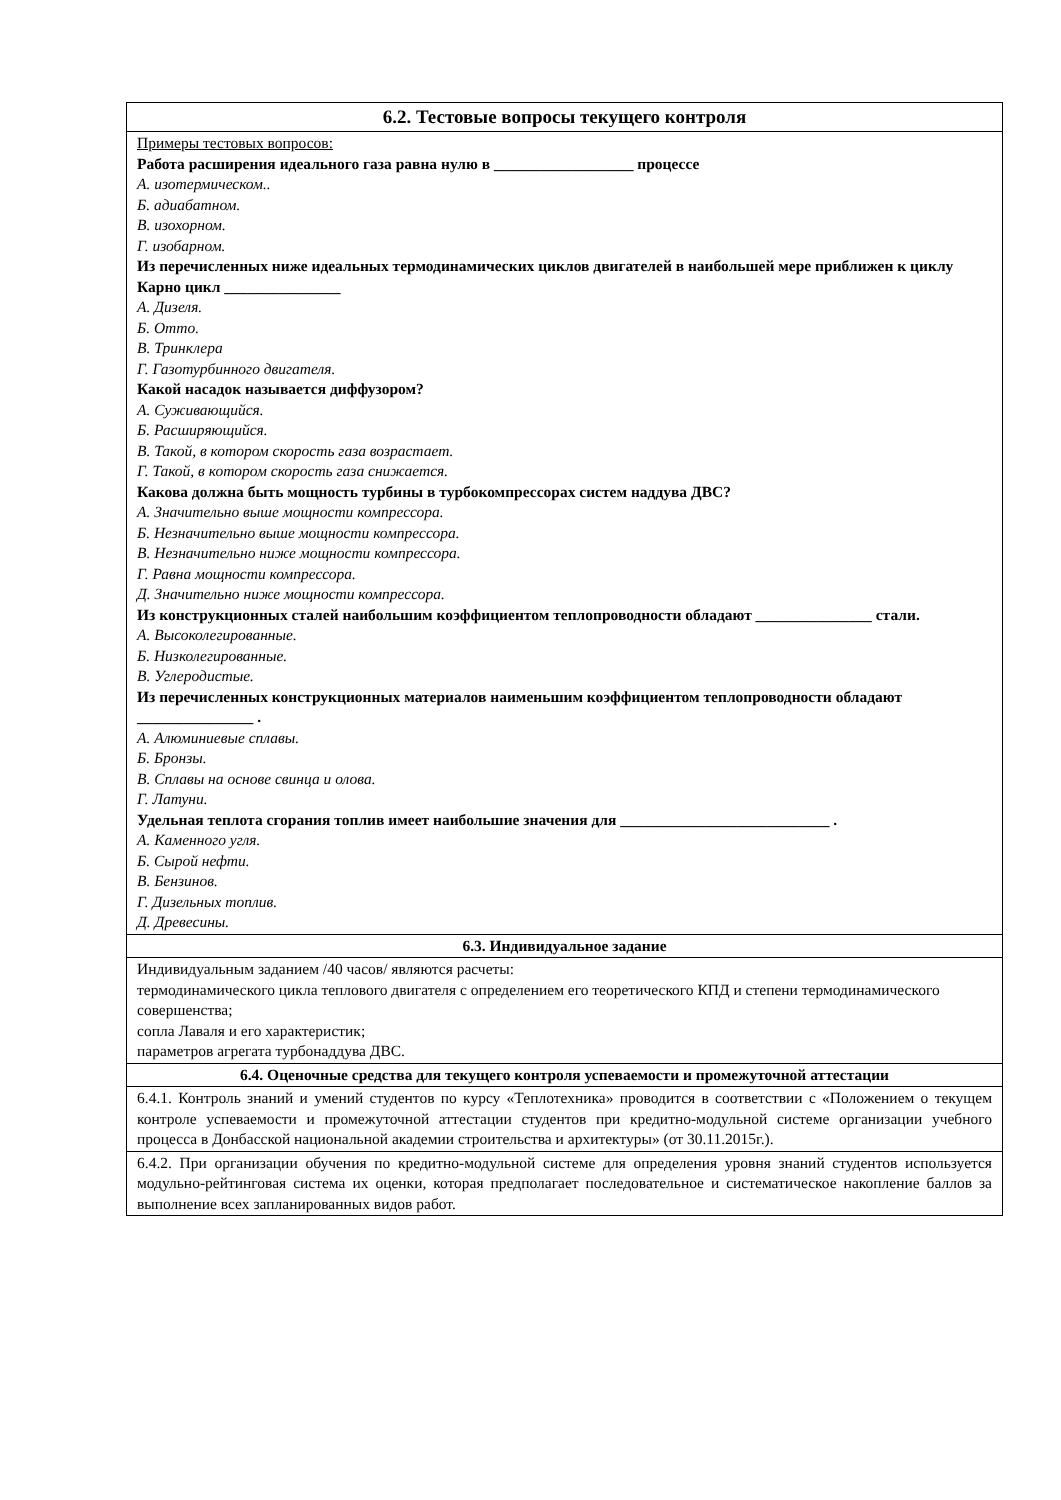| 6.2. Тестовые вопросы текущего контроля |
| --- |
| Примеры тестовых вопросов: Работа расширения идеального газа равна нулю в __________________ процессе А. изотермическом.. Б. адиабатном. В. изохорном. Г. изобарном. Из перечисленных ниже идеальных термодинамических циклов двигателей в наибольшей мере приближен к циклу Карно цикл _______________ А. Дизеля. Б. Отто. В. Тринклера Г. Газотурбинного двигателя. Какой насадок называется диффузором? А. Суживающийся. Б. Расширяющийся. В. Такой, в котором скорость газа возрастает. Г. Такой, в котором скорость газа снижается. Какова должна быть мощность турбины в турбокомпрессорах систем наддува ДВС? А. Значительно выше мощности компрессора. Б. Незначительно выше мощности компрессора. В. Незначительно ниже мощности компрессора. Г. Равна мощности компрессора. Д. Значительно ниже мощности компрессора. Из конструкционных сталей наибольшим коэффициентом теплопроводности обладают _______________ стали. А. Высоколегированные. Б. Низколегированные. В. Углеродистые. Из перечисленных конструкционных материалов наименьшим коэффициентом теплопроводности обладают _______________ . А. Алюминиевые сплавы. Б. Бронзы. В. Сплавы на основе свинца и олова. Г. Латуни. Удельная теплота сгорания топлив имеет наибольшие значения для ___________________________ . А. Каменного угля. Б. Сырой нефти. В. Бензинов. Г. Дизельных топлив. Д. Древесины. |
| 6.3. Индивидуальное задание |
| Индивидуальным заданием /40 часов/ являются расчеты: термодинамического цикла теплового двигателя с определением его теоретического КПД и степени термодинамического совершенства; сопла Лаваля и его характеристик; параметров агрегата турбонаддува ДВС. |
| 6.4. Оценочные средства для текущего контроля успеваемости и промежуточной аттестации |
| 6.4.1. Контроль знаний и умений студентов по курсу «Теплотехника» проводится в соответствии с «Положением о текущем контроле успеваемости и промежуточной аттестации студентов при кредитно-модульной системе организации учебного процесса в Донбасской национальной академии строительства и архитектуры» (от 30.11.2015г.). |
| 6.4.2. При организации обучения по кредитно-модульной системе для определения уровня знаний студентов используется модульно-рейтинговая система их оценки, которая предполагает последовательное и систематическое накопление баллов за выполнение всех запланированных видов работ. |